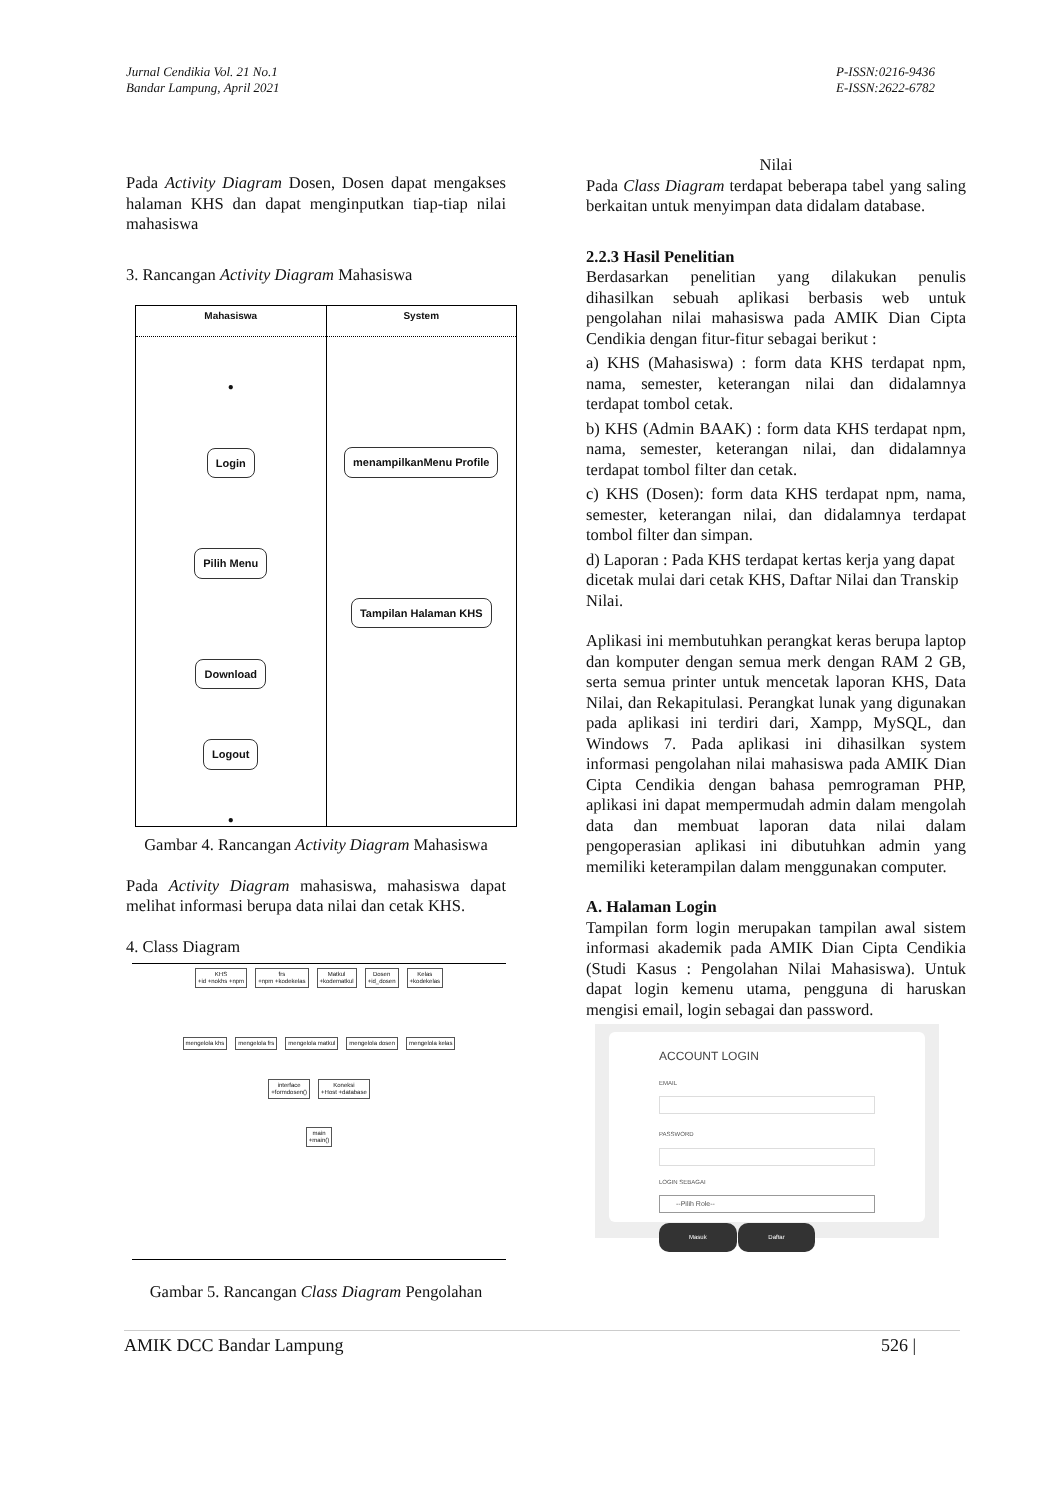Jurnal Cendikia Vol. 21 No.1
Bandar Lampung, April 2021
P-ISSN:0216-9436
E-ISSN:2622-6782
Pada Activity Diagram Dosen, Dosen dapat mengakses halaman KHS dan dapat menginputkan tiap-tiap nilai mahasiswa
3. Rancangan Activity Diagram Mahasiswa
Mahasiswa
●
Login
Pilih Menu
Download
Logout
●
System
menampilkanMenu Profile
Tampilan Halaman KHS
Gambar 4. Rancangan Activity Diagram Mahasiswa
Pada Activity Diagram mahasiswa, mahasiswa dapat melihat informasi berupa data nilai dan cetak KHS.
4. Class Diagram
KHS
+id +nokhs +npm frs
+npm +kodekelas Matkul
+kodematkul Dosen
+id_dosen Kelas
+kodekelas
mengelola khs mengelola frs mengelola matkul mengelola dosen mengelola kelas
interface
+formdosen() Koneksi
+Host +database
main
+main()
Gambar 5. Rancangan Class Diagram Pengolahan
Nilai
Pada Class Diagram terdapat beberapa tabel yang saling berkaitan untuk menyimpan data didalam database.
2.2.3 Hasil Penelitian
Berdasarkan penelitian yang dilakukan penulis dihasilkan sebuah aplikasi berbasis web untuk pengolahan nilai mahasiswa pada AMIK Dian Cipta Cendikia dengan fitur-fitur sebagai berikut :
a) KHS (Mahasiswa) : form data KHS terdapat npm, nama, semester, keterangan nilai dan didalamnya terdapat tombol cetak.
b) KHS (Admin BAAK) : form data KHS terdapat npm, nama, semester, keterangan nilai, dan didalamnya terdapat tombol filter dan cetak.
c) KHS (Dosen): form data KHS terdapat npm, nama, semester, keterangan nilai, dan didalamnya terdapat tombol filter dan simpan.
d) Laporan : Pada KHS terdapat kertas kerja yang dapat dicetak mulai dari cetak KHS, Daftar Nilai dan Transkip Nilai.
Aplikasi ini membutuhkan perangkat keras berupa laptop dan komputer dengan semua merk dengan RAM 2 GB, serta semua printer untuk mencetak laporan KHS, Data Nilai, dan Rekapitulasi. Perangkat lunak yang digunakan pada aplikasi ini terdiri dari, Xampp, MySQL, dan Windows 7. Pada aplikasi ini dihasilkan system informasi pengolahan nilai mahasiswa pada AMIK Dian Cipta Cendikia dengan bahasa pemrograman PHP, aplikasi ini dapat mempermudah admin dalam mengolah data dan membuat laporan data nilai dalam pengoperasian aplikasi ini dibutuhkan admin yang memiliki keterampilan dalam menggunakan computer.
A. Halaman Login
Tampilan form login merupakan tampilan awal sistem informasi akademik pada AMIK Dian Cipta Cendikia (Studi Kasus : Pengolahan Nilai Mahasiswa). Untuk dapat login kemenu utama, pengguna di haruskan mengisi email, login sebagai dan password.
ACCOUNT LOGIN
EMAIL
PASSWORD
LOGIN SEBAGAI
--Pilih Role--
Masuk Daftar
AMIK DCC Bandar Lampung 526 |